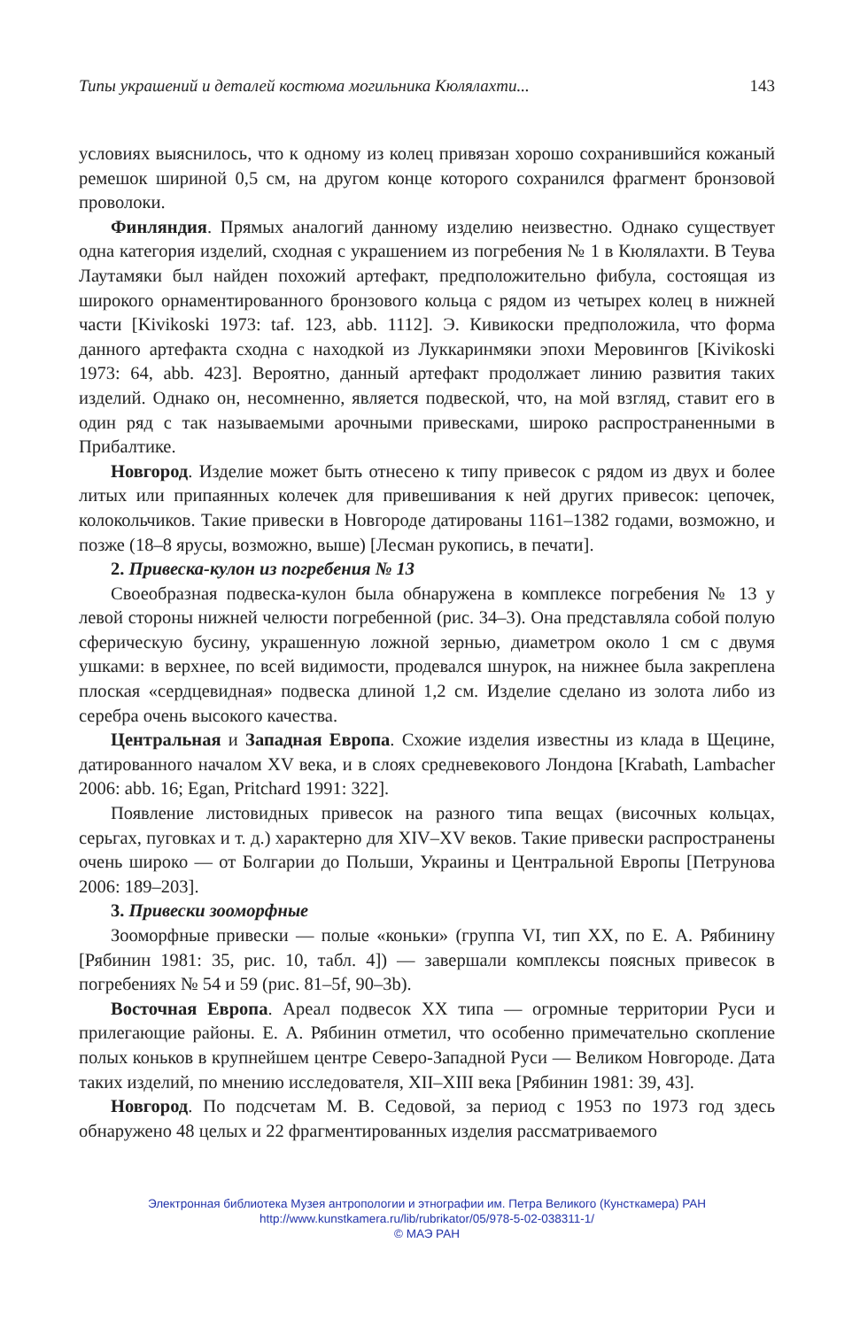Типы украшений и деталей костюма могильника Кюлялахти... 143
условиях выяснилось, что к одному из колец привязан хорошо сохранившийся кожаный ремешок шириной 0,5 см, на другом конце которого сохранился фрагмент бронзовой проволоки.
Финляндия. Прямых аналогий данному изделию неизвестно. Однако существует одна категория изделий, сходная с украшением из погребения № 1 в Кюлялахти. В Теува Лаутамяки был найден похожий артефакт, предположительно фибула, состоящая из широкого орнаментированного бронзового кольца с рядом из четырех колец в нижней части [Kivikoski 1973: taf. 123, abb. 1112]. Э. Кивикоски предположила, что форма данного артефакта сходна с находкой из Луккаринмяки эпохи Меровингов [Kivikoski 1973: 64, abb. 423]. Вероятно, данный артефакт продолжает линию развития таких изделий. Однако он, несомненно, является подвеской, что, на мой взгляд, ставит его в один ряд с так называемыми арочными привесками, широко распространенными в Прибалтике.
Новгород. Изделие может быть отнесено к типу привесок с рядом из двух и более литых или припаянных колечек для привешивания к ней других привесок: цепочек, колокольчиков. Такие привески в Новгороде датированы 1161–1382 годами, возможно, и позже (18–8 ярусы, возможно, выше) [Лесман рукопись, в печати].
2. Привеска-кулон из погребения № 13
Своеобразная подвеска-кулон была обнаружена в комплексе погребения № 13 у левой стороны нижней челюсти погребенной (рис. 34–3). Она представляла собой полую сферическую бусину, украшенную ложной зернью, диаметром около 1 см с двумя ушками: в верхнее, по всей видимости, продевался шнурок, на нижнее была закреплена плоская «сердцевидная» подвеска длиной 1,2 см. Изделие сделано из золота либо из серебра очень высокого качества.
Центральная и Западная Европа. Схожие изделия известны из клада в Щецине, датированного началом XV века, и в слоях средневекового Лондона [Krabath, Lambacher 2006: abb. 16; Egan, Pritchard 1991: 322].
Появление листовидных привесок на разного типа вещах (височных кольцах, серьгах, пуговках и т. д.) характерно для XIV–XV веков. Такие привески распространены очень широко — от Болгарии до Польши, Украины и Центральной Европы [Петрунова 2006: 189–203].
3. Привески зооморфные
Зооморфные привески — полые «коньки» (группа VI, тип XX, по Е. А. Рябинину [Рябинин 1981: 35, рис. 10, табл. 4]) — завершали комплексы поясных привесок в погребениях № 54 и 59 (рис. 81–5f, 90–3b).
Восточная Европа. Ареал подвесок XX типа — огромные территории Руси и прилегающие районы. Е. А. Рябинин отметил, что особенно примечательно скопление полых коньков в крупнейшем центре Северо-Западной Руси — Великом Новгороде. Дата таких изделий, по мнению исследователя, XII–XIII века [Рябинин 1981: 39, 43].
Новгород. По подсчетам М. В. Седовой, за период с 1953 по 1973 год здесь обнаружено 48 целых и 22 фрагментированных изделия рассматриваемого
Электронная библиотека Музея антропологии и этнографии им. Петра Великого (Кунсткамера) РАН
http://www.kunstkamera.ru/lib/rubrikator/05/978-5-02-038311-1/
© МАЭ РАН